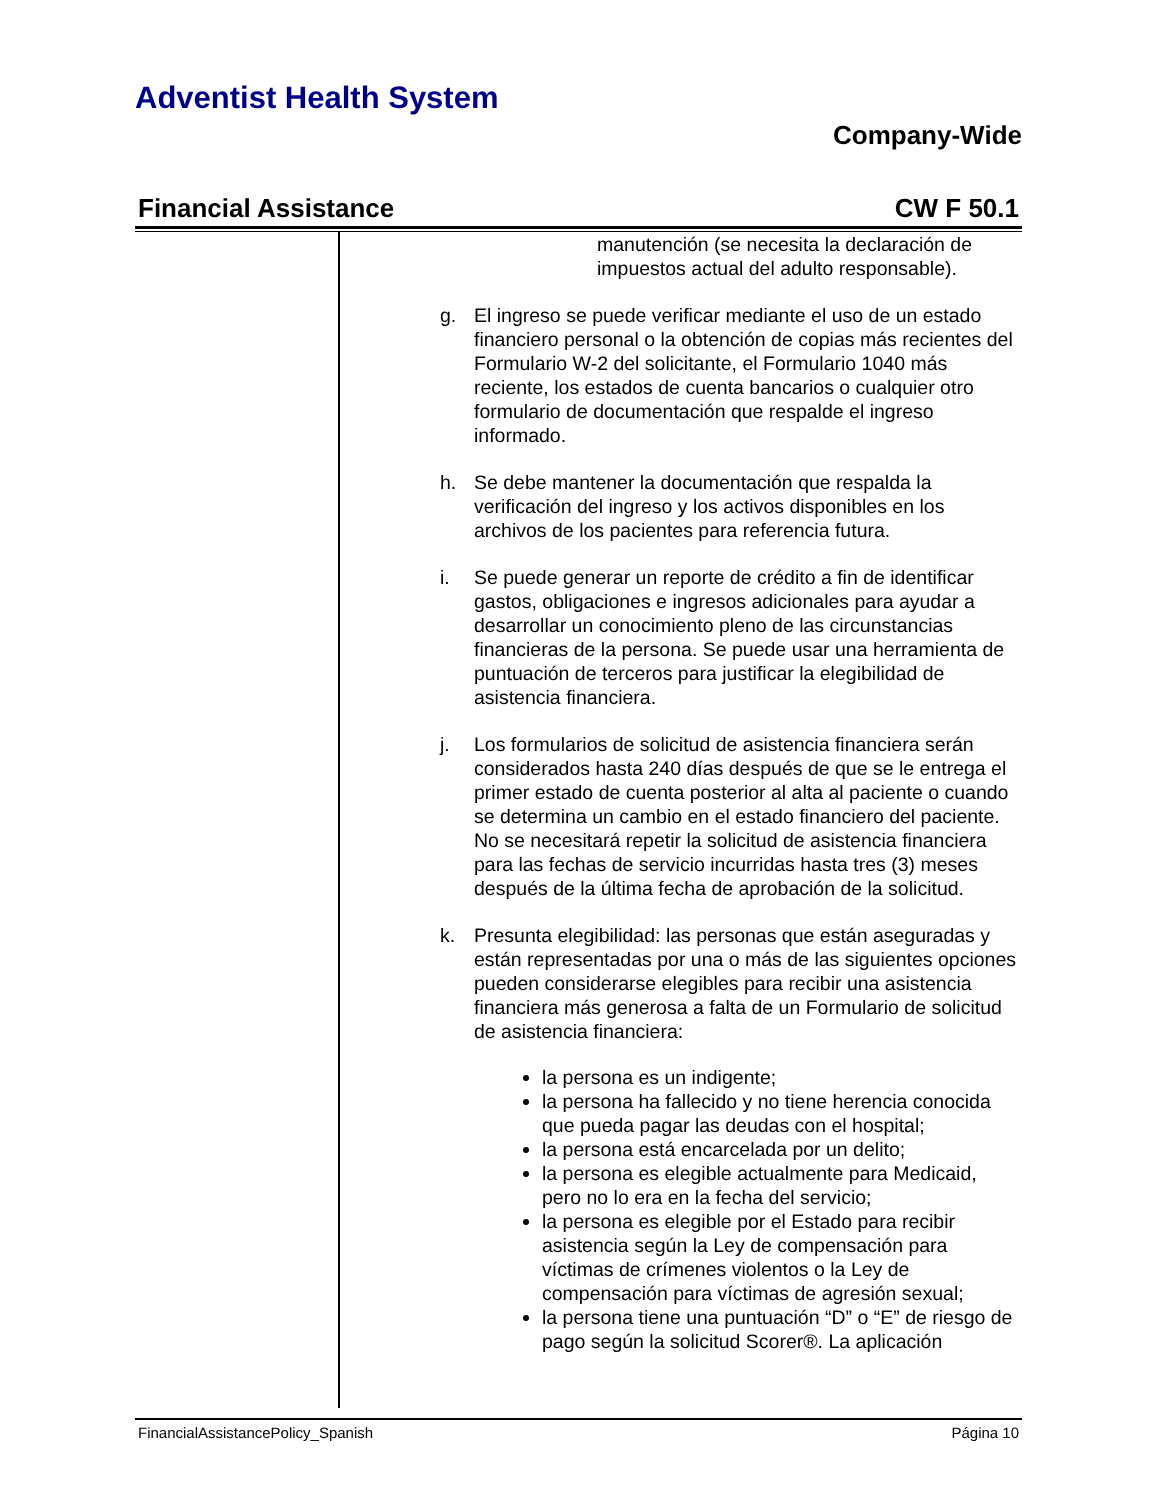Adventist Health System
Company-Wide
Financial Assistance CW F 50.1
manutención (se necesita la declaración de impuestos actual del adulto responsable).
g. El ingreso se puede verificar mediante el uso de un estado financiero personal o la obtención de copias más recientes del Formulario W-2 del solicitante, el Formulario 1040 más reciente, los estados de cuenta bancarios o cualquier otro formulario de documentación que respalde el ingreso informado.
h. Se debe mantener la documentación que respalda la verificación del ingreso y los activos disponibles en los archivos de los pacientes para referencia futura.
i. Se puede generar un reporte de crédito a fin de identificar gastos, obligaciones e ingresos adicionales para ayudar a desarrollar un conocimiento pleno de las circunstancias financieras de la persona. Se puede usar una herramienta de puntuación de terceros para justificar la elegibilidad de asistencia financiera.
j. Los formularios de solicitud de asistencia financiera serán considerados hasta 240 días después de que se le entrega el primer estado de cuenta posterior al alta al paciente o cuando se determina un cambio en el estado financiero del paciente. No se necesitará repetir la solicitud de asistencia financiera para las fechas de servicio incurridas hasta tres (3) meses después de la última fecha de aprobación de la solicitud.
k. Presunta elegibilidad: las personas que están aseguradas y están representadas por una o más de las siguientes opciones pueden considerarse elegibles para recibir una asistencia financiera más generosa a falta de un Formulario de solicitud de asistencia financiera:
la persona es un indigente;
la persona ha fallecido y no tiene herencia conocida que pueda pagar las deudas con el hospital;
la persona está encarcelada por un delito;
la persona es elegible actualmente para Medicaid, pero no lo era en la fecha del servicio;
la persona es elegible por el Estado para recibir asistencia según la Ley de compensación para víctimas de crímenes violentos o la Ley de compensación para víctimas de agresión sexual;
la persona tiene una puntuación “D” o “E” de riesgo de pago según la solicitud Scorer®. La aplicación
FinancialAssistancePolicy_Spanish Página 10